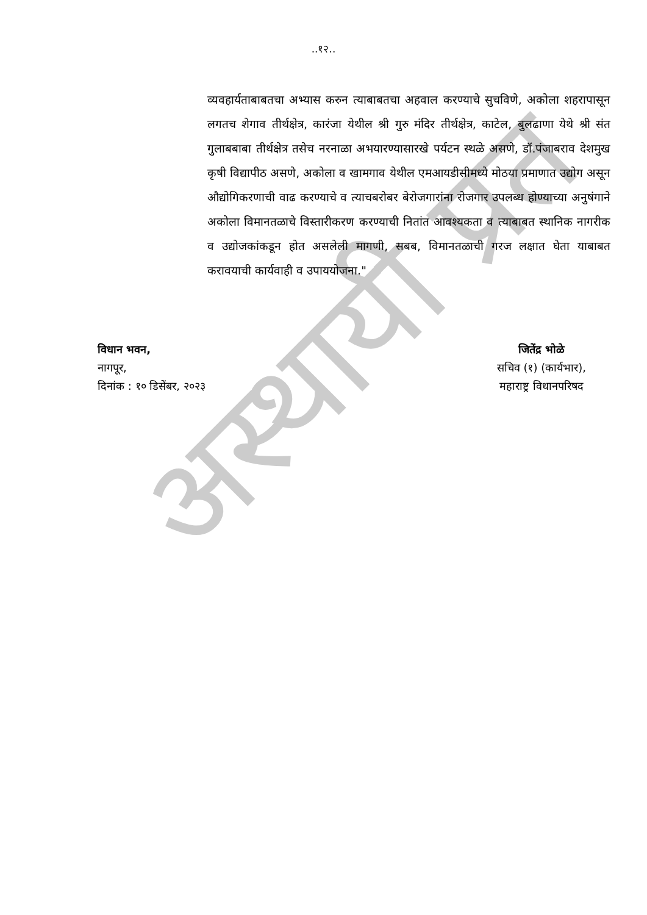अस्थायी प्रत
..१२..
व्यवहार्यताबाबतचा अभ्यास करुन त्याबाबतचा अहवाल करण्याचे सुचविणे, अकोला शहरापासून लगतच शेगाव तीर्थक्षेत्र, कारंजा येथील श्री गुरु मंदिर तीर्थक्षेत्र, काटेल, बुलढाणा येथे श्री संत गुलाबबाबा तीर्थक्षेत्र तसेच नरनाळा अभयारण्यासारखे पर्यटन स्थळे असणे, डॉ.पंजाबराव देशमुख कृषी विद्यापीठ असणे, अकोला व खामगाव येथील एमआयडीसीमध्ये मोठया प्रमाणात उद्योग असून औद्योगिकरणाची वाढ करण्याचे व त्याचबरोबर बेरोजगारांना रोजगार उपलब्ध होण्याच्या अनुषंगाने अकोला विमानतळाचे विस्तारीकरण करण्याची नितांत आवश्यकता व त्याबाबत स्थानिक नागरीक व उद्योजकांकडून होत असलेली मागणी, सबब, विमानतळाची गरज लक्षात घेता याबाबत करावयाची कार्यवाही व उपाययोजना."
विधान भवन,
नागपूर,
दिनांक : १० डिसेंबर, २०२३
जितेंद्र भोळे
सचिव (१) (कार्यभार),
महाराष्ट्र विधानपरिषद